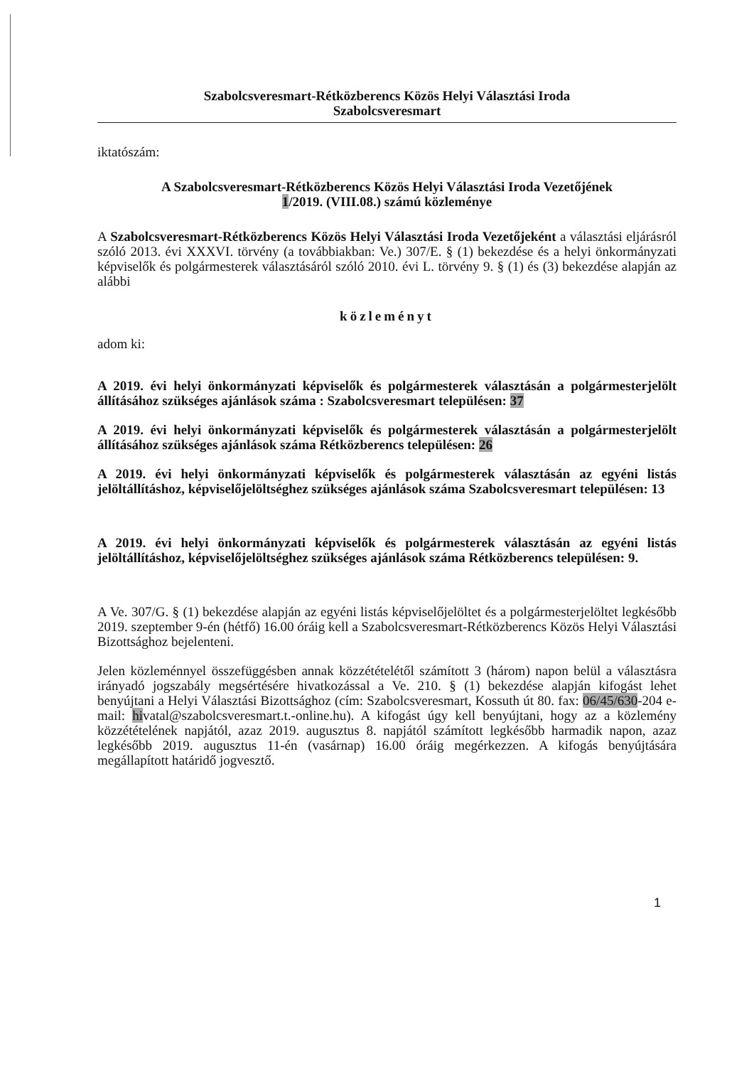Szabolcsveresmart-Rétközberencs Közös Helyi Választási Iroda
Szabolcsveresmart
iktatószám:
A Szabolcsveresmart-Rétközberencs Közös Helyi Választási Iroda Vezetőjének
1/2019. (VIII.08.) számú közleménye
A Szabolcsveresmart-Rétközberencs Közös Helyi Választási Iroda Vezetőjeként a választási eljárásról szóló 2013. évi XXXVI. törvény (a továbbiakban: Ve.) 307/E. § (1) bekezdése és a helyi önkormányzati képviselők és polgármesterek választásáról szóló 2010. évi L. törvény 9. § (1) és (3) bekezdése alapján az alábbi
közleményt
adom ki:
A 2019. évi helyi önkormányzati képviselők és polgármesterek választásán a polgármesterjelölt állításához szükséges ajánlások száma : Szabolcsveresmart településen: 37
A 2019. évi helyi önkormányzati képviselők és polgármesterek választásán a polgármesterjelölt állításához szükséges ajánlások száma Rétközberencs településen: 26
A 2019. évi helyi önkormányzati képviselők és polgármesterek választásán az egyéni listás jelöltállításhoz, képviselőjelöltséghez szükséges ajánlások száma Szabolcsveresmart településen: 13
A 2019. évi helyi önkormányzati képviselők és polgármesterek választásán az egyéni listás jelöltállításhoz, képviselőjelöltséghez szükséges ajánlások száma Rétközberencs településen: 9.
A Ve. 307/G. § (1) bekezdése alapján az egyéni listás képviselőjelöltet és a polgármesterjelöltet legkésőbb 2019. szeptember 9-én (hétfő) 16.00 óráig kell a Szabolcsveresmart-Rétközberencs Közös Helyi Választási Bizottsághoz bejelenteni.
Jelen közleménnyel összefüggésben annak közzétételétől számított 3 (három) napon belül a választásra irányadó jogszabály megsértésére hivatkozással a Ve. 210. § (1) bekezdése alapján kifogást lehet benyújtani a Helyi Választási Bizottsághoz (cím: Szabolcsveresmart, Kossuth út 80. fax: 06/45/630-204 e-mail: hivatal@szabolcsveresmart.t.-online.hu). A kifogást úgy kell benyújtani, hogy az a közlemény közzétételének napjától, azaz 2019. augusztus 8. napjától számított legkésőbb harmadik napon, azaz legkésőbb 2019. augusztus 11-én (vasárnap) 16.00 óráig megérkezzen. A kifogás benyújtására megállapított határidő jogvesztő.
1